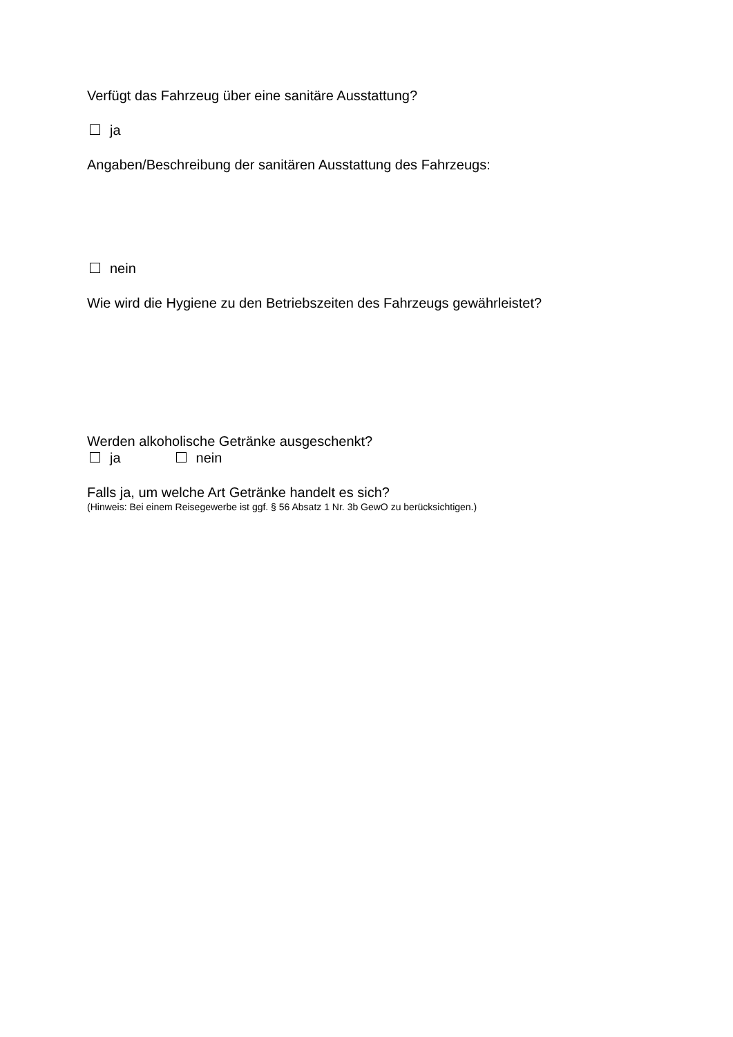Verfügt das Fahrzeug über eine sanitäre Ausstattung?
ja
Angaben/Beschreibung der sanitären Ausstattung des Fahrzeugs:
nein
Wie wird die Hygiene zu den Betriebszeiten des Fahrzeugs gewährleistet?
Werden alkoholische Getränke ausgeschenkt?
ja nein
Falls ja, um welche Art Getränke handelt es sich?
(Hinweis: Bei einem Reisegewerbe ist ggf. § 56 Absatz 1 Nr. 3b GewO zu berücksichtigen.)